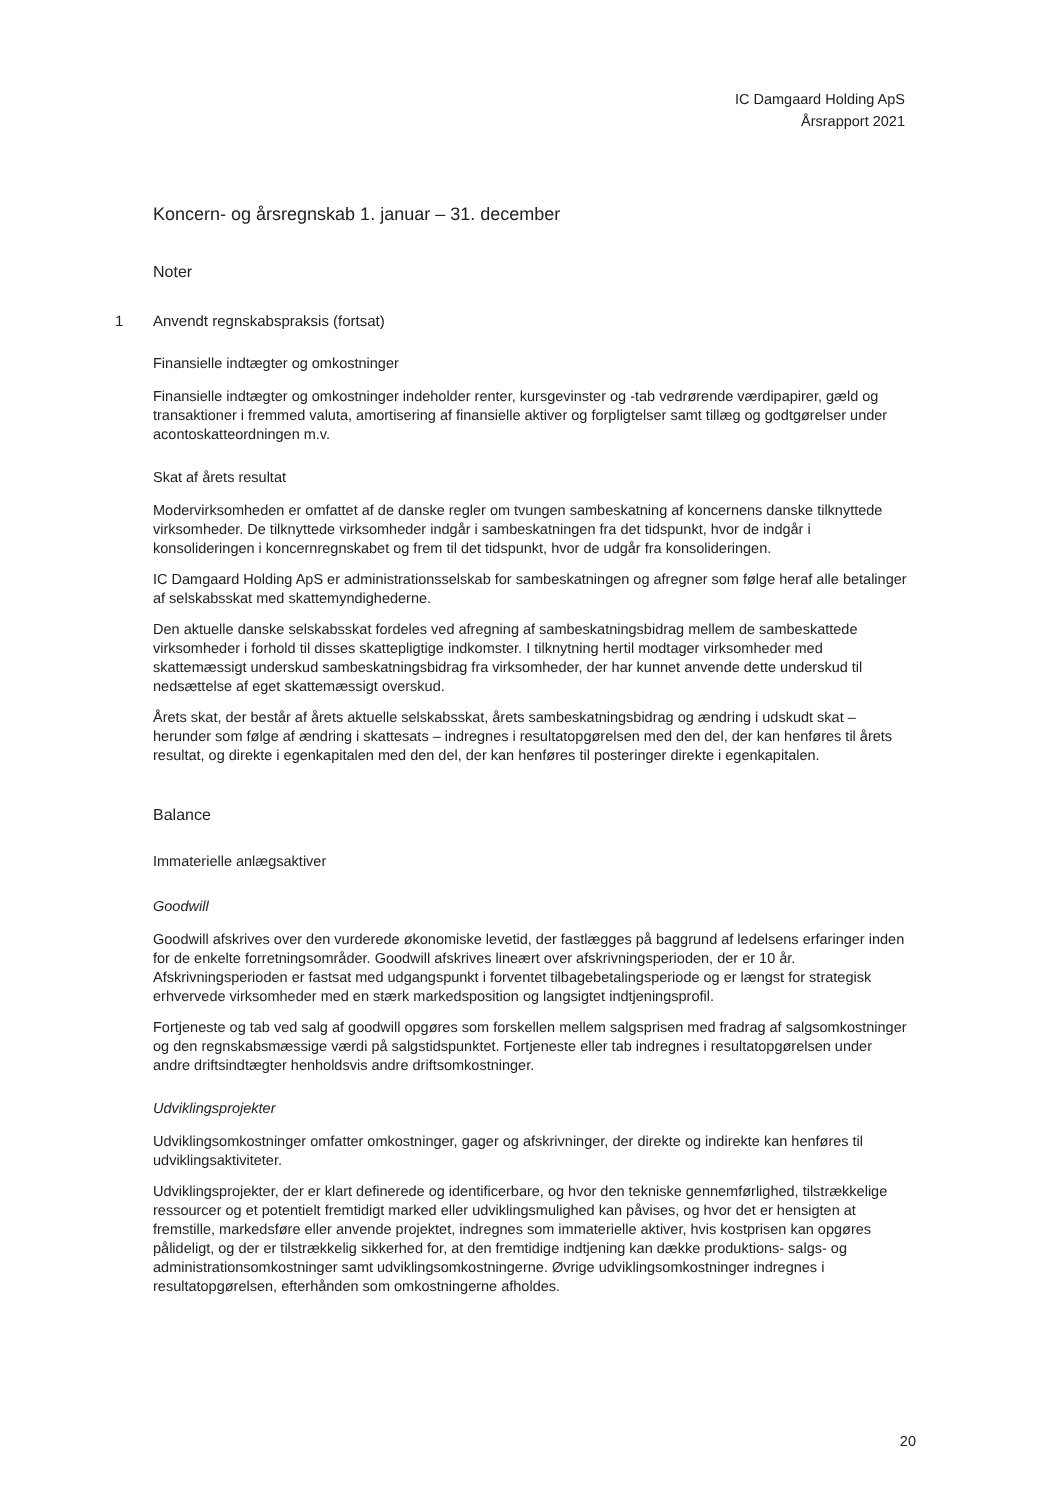IC Damgaard Holding ApS
Årsrapport 2021
Koncern- og årsregnskab 1. januar – 31. december
Noter
1 Anvendt regnskabspraksis (fortsat)
Finansielle indtægter og omkostninger
Finansielle indtægter og omkostninger indeholder renter, kursgevinster og -tab vedrørende værdipapirer, gæld og transaktioner i fremmed valuta, amortisering af finansielle aktiver og forpligtelser samt tillæg og godtgørelser under acontoskatteordningen m.v.
Skat af årets resultat
Modervirksomheden er omfattet af de danske regler om tvungen sambeskatning af koncernens danske tilknyttede virksomheder. De tilknyttede virksomheder indgår i sambeskatningen fra det tidspunkt, hvor de indgår i konsolideringen i koncernregnskabet og frem til det tidspunkt, hvor de udgår fra konsolideringen.
IC Damgaard Holding ApS er administrationsselskab for sambeskatningen og afregner som følge heraf alle betalinger af selskabsskat med skattemyndighederne.
Den aktuelle danske selskabsskat fordeles ved afregning af sambeskatningsbidrag mellem de sambeskattede virksomheder i forhold til disses skattepligtige indkomster. I tilknytning hertil modtager virksomheder med skattemæssigt underskud sambeskatningsbidrag fra virksomheder, der har kunnet anvende dette underskud til nedsættelse af eget skattemæssigt overskud.
Årets skat, der består af årets aktuelle selskabsskat, årets sambeskatningsbidrag og ændring i udskudt skat – herunder som følge af ændring i skattesats – indregnes i resultatopgørelsen med den del, der kan henføres til årets resultat, og direkte i egenkapitalen med den del, der kan henføres til posteringer direkte i egenkapitalen.
Balance
Immaterielle anlægsaktiver
Goodwill
Goodwill afskrives over den vurderede økonomiske levetid, der fastlægges på baggrund af ledelsens erfaringer inden for de enkelte forretningsområder. Goodwill afskrives lineært over afskrivningsperioden, der er 10 år. Afskrivningsperioden er fastsat med udgangspunkt i forventet tilbagebetalingsperiode og er længst for strategisk erhvervede virksomheder med en stærk markedsposition og langsigtet indtjeningsprofil.
Fortjeneste og tab ved salg af goodwill opgøres som forskellen mellem salgsprisen med fradrag af salgsomkostninger og den regnskabsmæssige værdi på salgstidspunktet. Fortjeneste eller tab indregnes i resultatopgørelsen under andre driftsindtægter henholdsvis andre driftsomkostninger.
Udviklingsprojekter
Udviklingsomkostninger omfatter omkostninger, gager og afskrivninger, der direkte og indirekte kan henføres til udviklingsaktiviteter.
Udviklingsprojekter, der er klart definerede og identificerbare, og hvor den tekniske gennemførlighed, tilstrækkelige ressourcer og et potentielt fremtidigt marked eller udviklingsmulighed kan påvises, og hvor det er hensigten at fremstille, markedsføre eller anvende projektet, indregnes som immaterielle aktiver, hvis kostprisen kan opgøres pålideligt, og der er tilstrækkelig sikkerhed for, at den fremtidige indtjening kan dække produktions- salgs- og administrationsomkostninger samt udviklingsomkostningerne. Øvrige udviklingsomkostninger indregnes i resultatopgørelsen, efterhånden som omkostningerne afholdes.
20